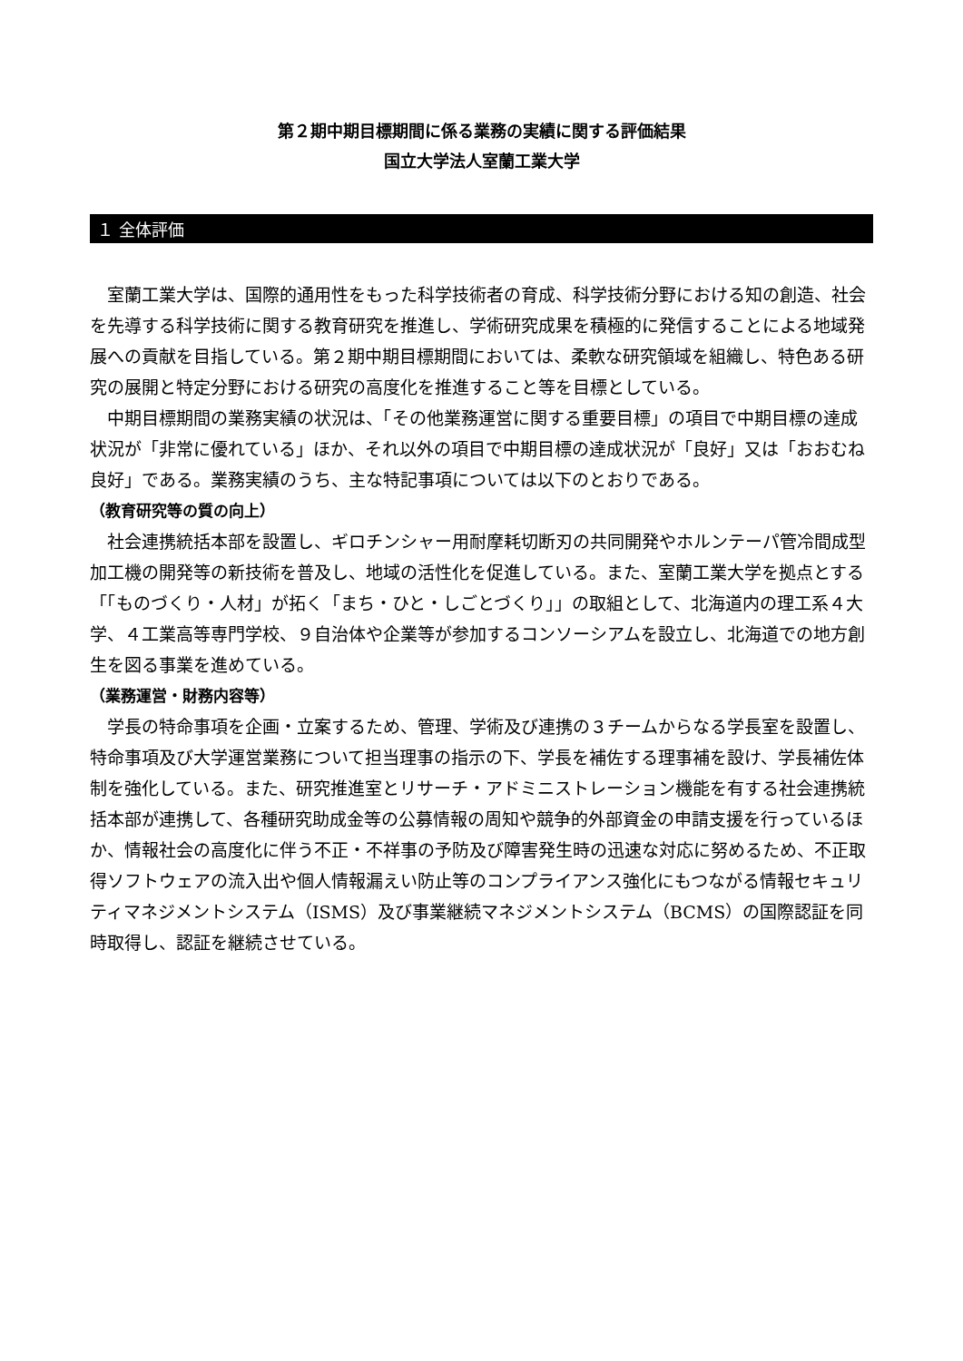第２期中期目標期間に係る業務の実績に関する評価結果
国立大学法人室蘭工業大学
１ 全体評価
室蘭工業大学は、国際的通用性をもった科学技術者の育成、科学技術分野における知の創造、社会を先導する科学技術に関する教育研究を推進し、学術研究成果を積極的に発信することによる地域発展への貢献を目指している。第２期中期目標期間においては、柔軟な研究領域を組織し、特色ある研究の展開と特定分野における研究の高度化を推進すること等を目標としている。
中期目標期間の業務実績の状況は、「その他業務運営に関する重要目標」の項目で中期目標の達成状況が「非常に優れている」ほか、それ以外の項目で中期目標の達成状況が「良好」又は「おおむね良好」である。業務実績のうち、主な特記事項については以下のとおりである。
（教育研究等の質の向上）
社会連携統括本部を設置し、ギロチンシャー用耐摩耗切断刃の共同開発やホルンテーパ管冷間成型加工機の開発等の新技術を普及し、地域の活性化を促進している。また、室蘭工業大学を拠点とする「「ものづくり・人材」が拓く「まち・ひと・しごとづくり」」の取組として、北海道内の理工系４大学、４工業高等専門学校、９自治体や企業等が参加するコンソーシアムを設立し、北海道での地方創生を図る事業を進めている。
（業務運営・財務内容等）
学長の特命事項を企画・立案するため、管理、学術及び連携の３チームからなる学長室を設置し、特命事項及び大学運営業務について担当理事の指示の下、学長を補佐する理事補を設け、学長補佐体制を強化している。また、研究推進室とリサーチ・アドミニストレーション機能を有する社会連携統括本部が連携して、各種研究助成金等の公募情報の周知や競争的外部資金の申請支援を行っているほか、情報社会の高度化に伴う不正・不祥事の予防及び障害発生時の迅速な対応に努めるため、不正取得ソフトウェアの流入出や個人情報漏えい防止等のコンプライアンス強化にもつながる情報セキュリティマネジメントシステム（ISMS）及び事業継続マネジメントシステム（BCMS）の国際認証を同時取得し、認証を継続させている。